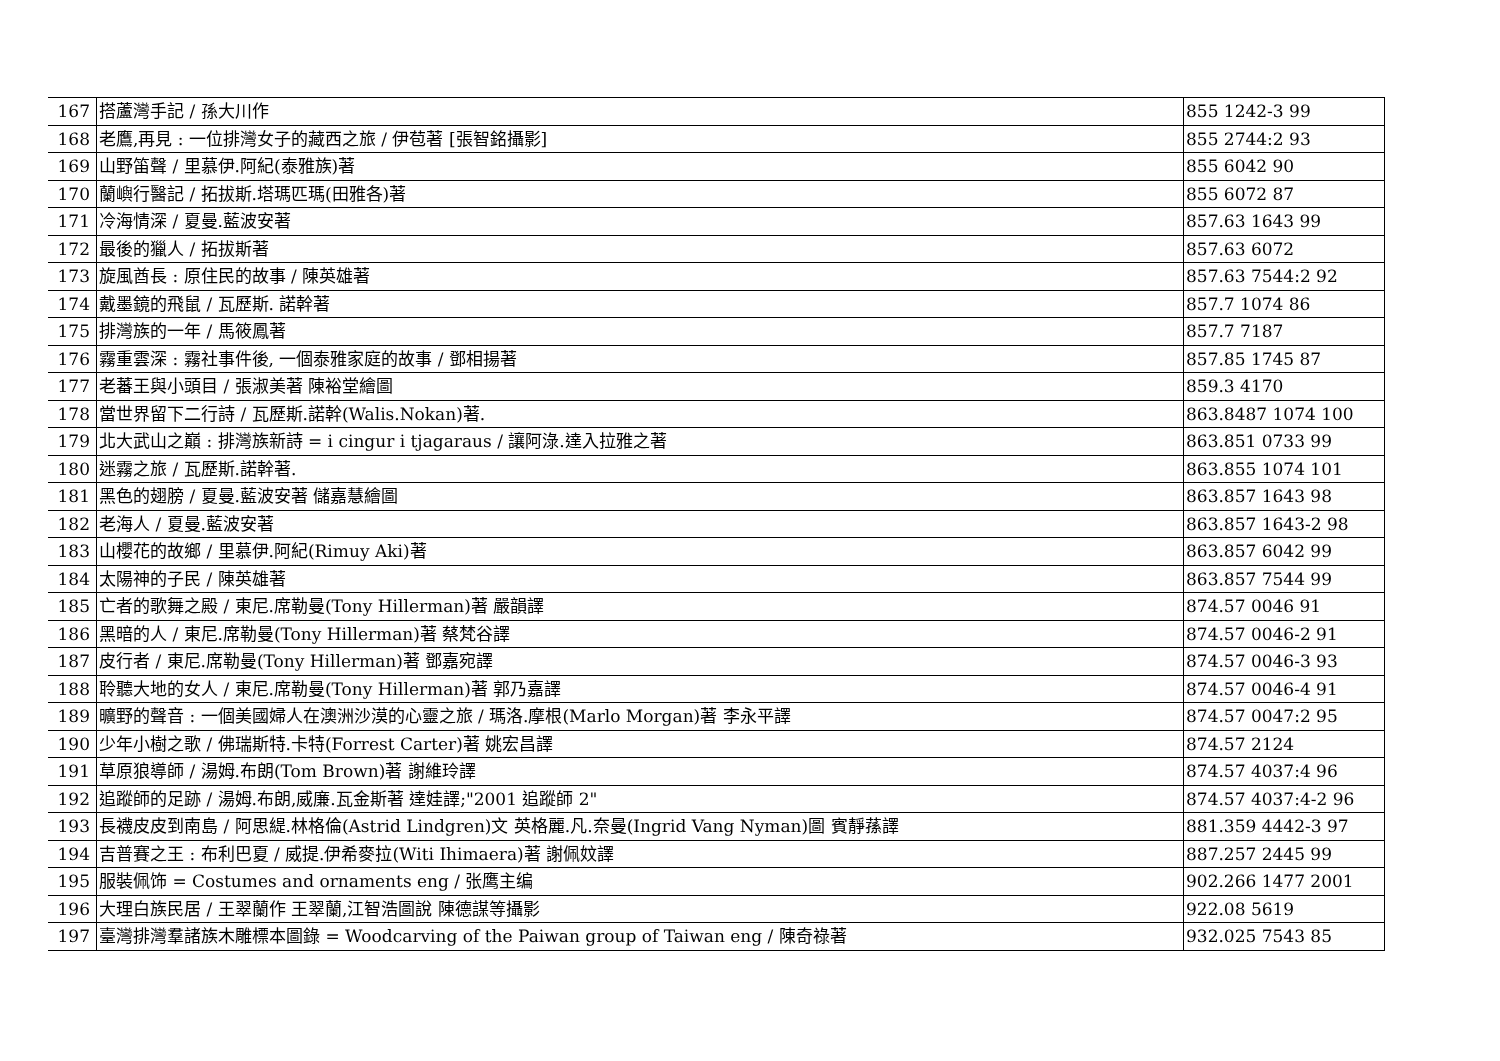| 167 | 搭蘆灣手記 / 孫大川作 | 855 1242-3 99 |
| 168 | 老鷹,再見 : 一位排灣女子的藏西之旅 / 伊苞著 [張智銘攝影] | 855 2744:2 93 |
| 169 | 山野笛聲 / 里慕伊.阿紀(泰雅族)著 | 855 6042 90 |
| 170 | 蘭嶼行醫記 / 拓拔斯.塔瑪匹瑪(田雅各)著 | 855 6072 87 |
| 171 | 冷海情深 / 夏曼.藍波安著 | 857.63 1643 99 |
| 172 | 最後的獵人 / 拓拔斯著 | 857.63 6072 |
| 173 | 旋風酋長 : 原住民的故事 / 陳英雄著 | 857.63 7544:2 92 |
| 174 | 戴墨鏡的飛鼠 / 瓦歷斯. 諾幹著 | 857.7 1074 86 |
| 175 | 排灣族的一年 / 馬筱鳳著 | 857.7 7187 |
| 176 | 霧重雲深 : 霧社事件後, 一個泰雅家庭的故事 / 鄧相揚著 | 857.85 1745 87 |
| 177 | 老蕃王與小頭目 / 張淑美著 陳裕堂繪圖 | 859.3 4170 |
| 178 | 當世界留下二行詩 / 瓦歷斯.諾幹(Walis.Nokan)著. | 863.8487 1074 100 |
| 179 | 北大武山之巔 : 排灣族新詩 = i cingur i tjagaraus / 讓阿淥.達入拉雅之著 | 863.851 0733 99 |
| 180 | 迷霧之旅 / 瓦歷斯.諾幹著. | 863.855 1074 101 |
| 181 | 黑色的翅膀 / 夏曼.藍波安著 儲嘉慧繪圖 | 863.857 1643 98 |
| 182 | 老海人 / 夏曼.藍波安著 | 863.857 1643-2 98 |
| 183 | 山櫻花的故鄉 / 里慕伊.阿紀(Rimuy Aki)著 | 863.857 6042 99 |
| 184 | 太陽神的子民 / 陳英雄著 | 863.857 7544 99 |
| 185 | 亡者的歌舞之殿 / 東尼.席勒曼(Tony Hillerman)著 嚴韻譯 | 874.57 0046 91 |
| 186 | 黑暗的人 / 東尼.席勒曼(Tony Hillerman)著 蔡梵谷譯 | 874.57 0046-2 91 |
| 187 | 皮行者 / 東尼.席勒曼(Tony Hillerman)著 鄧嘉宛譯 | 874.57 0046-3 93 |
| 188 | 聆聽大地的女人 / 東尼.席勒曼(Tony Hillerman)著 郭乃嘉譯 | 874.57 0046-4 91 |
| 189 | 曠野的聲音 : 一個美國婦人在澳洲沙漠的心靈之旅 / 瑪洛.摩根(Marlo Morgan)著 李永平譯 | 874.57 0047:2 95 |
| 190 | 少年小樹之歌 / 佛瑞斯特.卡特(Forrest Carter)著 姚宏昌譯 | 874.57 2124 |
| 191 | 草原狼導師 / 湯姆.布朗(Tom Brown)著 謝維玲譯 | 874.57 4037:4 96 |
| 192 | 追蹤師的足跡 / 湯姆.布朗,威廉.瓦金斯著 達娃譯;"2001 追蹤師 2" | 874.57 4037:4-2 96 |
| 193 | 長襪皮皮到南島 / 阿思緹.林格倫(Astrid Lindgren)文 英格麗.凡.奈曼(Ingrid Vang Nyman)圖 賓靜蓀譯 | 881.359 4442-3 97 |
| 194 | 吉普賽之王 : 布利巴夏 / 威提.伊希麥拉(Witi Ihimaera)著 謝佩妏譯 | 887.257 2445 99 |
| 195 | 服裝佩饰 = Costumes and ornaments eng / 张鹰主编 | 902.266 1477 2001 |
| 196 | 大理白族民居 / 王翠蘭作 王翠蘭,江智浩圖說 陳德謀等攝影 | 922.08 5619 |
| 197 | 臺灣排灣羣諸族木雕標本圖錄 = Woodcarving of the Paiwan group of Taiwan eng / 陳奇祿著 | 932.025 7543 85 |